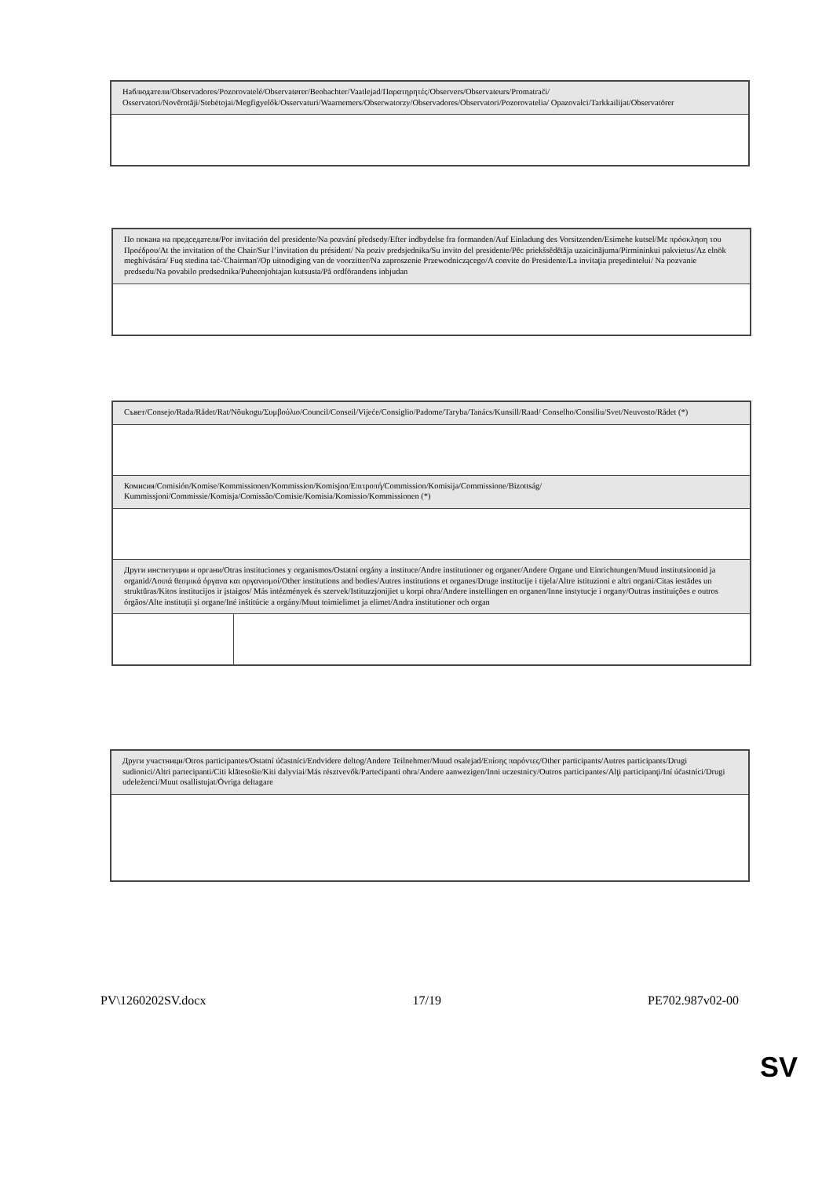| Наблюдатели/Observadores/Pozorovatelé/Observatører/Beobachter/Vaatlejad/Παρατηρητές/Observers/Observateurs/Promatrači/ Osservatori/Novērotāji/Stebėtojai/Megfigyelők/Osservaturi/Waarnemers/Obserwatorzy/Observadores/Observatori/Pozorovatelia/ Opazovalci/Tarkkailijat/Observatörer |
| По покана на председателя/Por invitación del presidente/Na pozvání předsedy/Efter indbydelse fra formanden/Auf Einladung des Vorsitzenden/Esimehe kutsel/Με πρόσκληση του Προέδρου/At the invitation of the Chair/Sur l’invitation du président/ Na poziv predsjednika/Su invito del presidente/Pēc priekšsēdētāja uzaicinājuma/Pirmininkui pakvietus/Az elnök meghívására/ Fuq stedina taċ-'Chairman'/Op uitnodiging van de voorzitter/Na zaproszenie Przewodniczącego/A convite do Presidente/La invitaţia preşedintelui/ Na pozvanie predsedu/Na povabilo predsednika/Puheenjohtajan kutsusta/På ordförandens inbjudan |
| Съвет/Consejo/Rada/Rådet/Rat/Nõukogu/Συμβούλιο/Council/Conseil/Vijeće/Consiglio/Padome/Taryba/Tanács/Kunsill/Raad/ Conselho/Consiliu/Svet/Neuvosto/Rådet (*) | |
| Комисия/Comisión/Komise/Kommissionen/Kommission/Komisjon/Επιτροπή/Commission/Komisija/Commissione/Bizottság/ Kummissjoni/Commissie/Komisja/Comissão/Comisie/Komisia/Komissio/Kommissionen (*) | |
| Други институции и органи/Otras instituciones y organismos/Ostatní orgány a instituce/Andre institutioner og organer/Andere Organe und Einrichtungen/Muud institutsioonid ja organid/Λοιπά θεσμικά όργανα και οργανισμοί/Other institutions and bodies/Autres institutions et organes/Druge institucije i tijela/Altre istituzioni e altri organi/Citas iestādes un struktūras/Kitos institucijos ir įstaigos/ Más intézmények és szervek/Istituzzjonijiet u korpi oħra/Andere instellingen en organen/Inne instytucje i organy/Outras instituições e outros órgãos/Alte instituții și organe/Iné inštitúcie a orgány/Muut toimielimet ja elimet/Andra institutioner och organ | |
| Други участници/Otros participantes/Ostatní účastníci/Endvidere deltog/Andere Teilnehmer/Muud osalejad/Επίσης παρόντες/Other participants/Autres participants/Drugi sudionici/Altri partecipanti/Citi klātesošie/Kiti dalyviai/Más résztvevők/Parteċipanti oħra/Andere aanwezigen/Inni uczestnicy/Outros participantes/Alţi participanţi/Iní účastníci/Drugi udeleženci/Muut osallistujat/Övriga deltagare |
PV\1260202SV.docx 17/19 PE702.987v02-00
SV